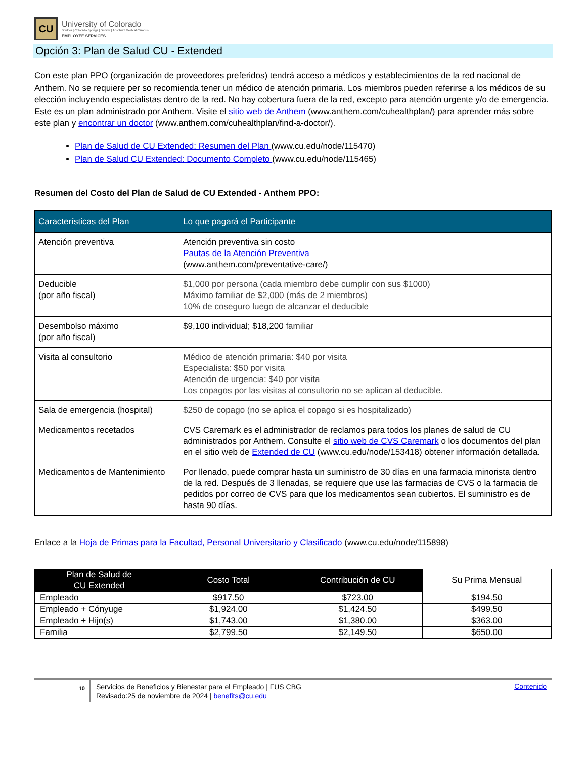CU
University of Colorado
Boulder | Colorado Springs | Denver | Anschutz Medical Campus
EMPLOYEE SERVICES
Opción 3: Plan de Salud CU - Extended
Con este plan PPO (organización de proveedores preferidos) tendrá acceso a médicos y establecimientos de la red nacional de Anthem. No se requiere per so recomienda tener un médico de atención primaria. Los miembros pueden referirse a los médicos de su elección incluyendo especialistas dentro de la red. No hay cobertura fuera de la red, excepto para atención urgente y/o de emergencia. Este es un plan administrado por Anthem. Visite el sitio web de Anthem (www.anthem.com/cuhealthplan/) para aprender más sobre este plan y encontrar un doctor (www.anthem.com/cuhealthplan/find-a-doctor/).
Plan de Salud de CU Extended: Resumen del Plan (www.cu.edu/node/115470)
Plan de Salud CU Extended: Documento Completo (www.cu.edu/node/115465)
Resumen del Costo del Plan de Salud de CU Extended - Anthem PPO:
| Características del Plan | Lo que pagará el Participante |
| --- | --- |
| Atención preventiva | Atención preventiva sin costo Pautas de la Atención Preventiva (www.anthem.com/preventative-care/) |
| Deducible (por año fiscal) | $1,000 por persona (cada miembro debe cumplir con sus $1000) Máximo familiar de $2,000 (más de 2 miembros) 10% de coseguro luego de alcanzar el deducible |
| Desembolso máximo (por año fiscal) | $9,100 individual; $18,200 familiar |
| Visita al consultorio | Médico de atención primaria: $40 por visita Especialista: $50 por visita Atención de urgencia: $40 por visita Los copagos por las visitas al consultorio no se aplican al deducible. |
| Sala de emergencia (hospital) | $250 de copago (no se aplica el copago si es hospitalizado) |
| Medicamentos recetados | CVS Caremark es el administrador de reclamos para todos los planes de salud de CU administrados por Anthem. Consulte el sitio web de CVS Caremark o los documentos del plan en el sitio web de Extended de CU (www.cu.edu/node/153418) obtener información detallada. |
| Medicamentos de Mantenimiento | Por llenado, puede comprar hasta un suministro de 30 días en una farmacia minorista dentro de la red. Después de 3 llenadas, se requiere que use las farmacias de CVS o la farmacia de pedidos por correo de CVS para que los medicamentos sean cubiertos. El suministro es de hasta 90 días. |
Enlace a la Hoja de Primas para la Facultad, Personal Universitario y Clasificado (www.cu.edu/node/115898)
| Plan de Salud de CU Extended | Costo Total | Contribución de CU | Su Prima Mensual |
| --- | --- | --- | --- |
| Empleado | $917.50 | $723.00 | $194.50 |
| Empleado + Cónyuge | $1,924.00 | $1,424.50 | $499.50 |
| Empleado + Hijo(s) | $1,743.00 | $1,380.00 | $363.00 |
| Familia | $2,799.50 | $2,149.50 | $650.00 |
10
Servicios de Beneficios y Bienestar para el Empleado | FUS CBG
Revisado:25 de noviembre de 2024 | benefits@cu.edu
Contenido